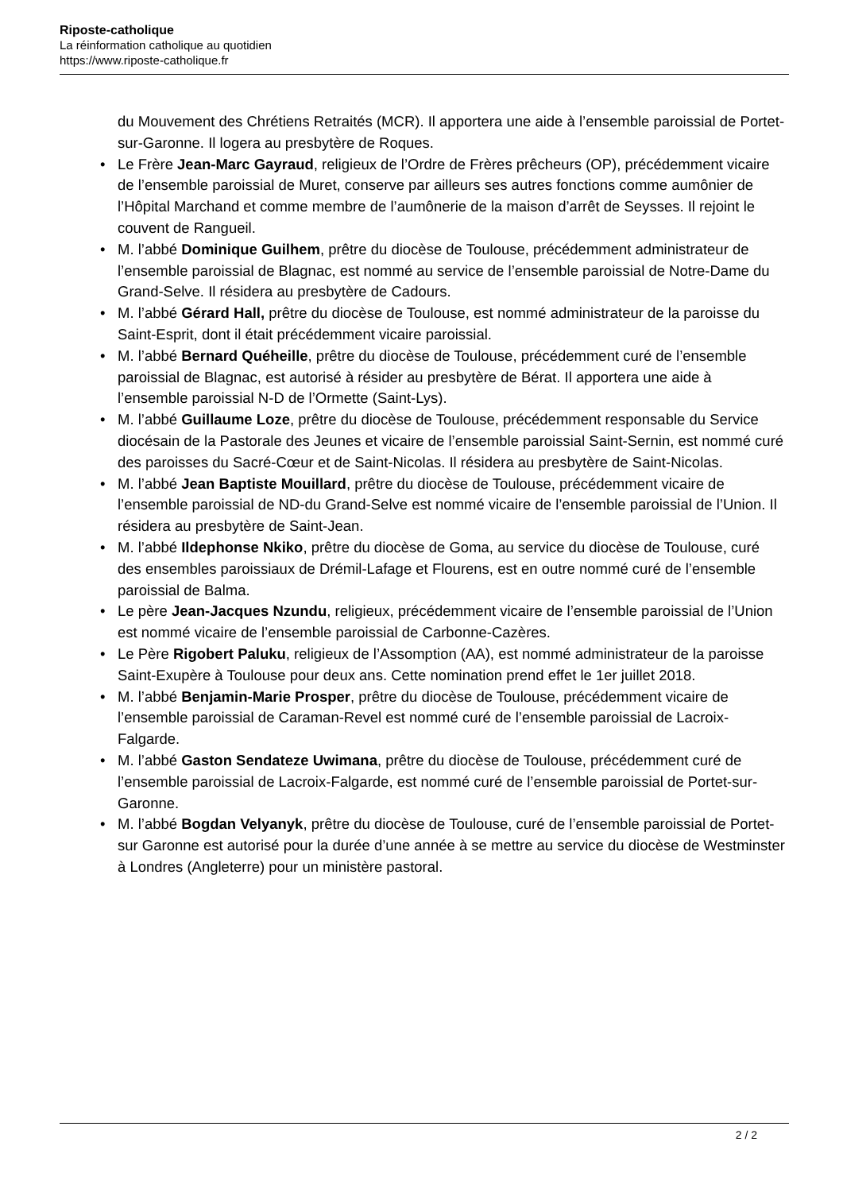Riposte-catholique
La réinformation catholique au quotidien
https://www.riposte-catholique.fr
du Mouvement des Chrétiens Retraités (MCR). Il apportera une aide à l’ensemble paroissial de Portet-sur-Garonne. Il logera au presbytère de Roques.
• Le Frère Jean-Marc Gayraud, religieux de l’Ordre de Frères prêcheurs (OP), précédemment vicaire de l’ensemble paroissial de Muret, conserve par ailleurs ses autres fonctions comme aumônier de l’Hôpital Marchand et comme membre de l’aumônerie de la maison d’arrêt de Seysses. Il rejoint le couvent de Rangueil.
• M. l’abbé Dominique Guilhem, prêtre du diocèse de Toulouse, précédemment administrateur de l’ensemble paroissial de Blagnac, est nommé au service de l’ensemble paroissial de Notre-Dame du Grand-Selve. Il résidera au presbytère de Cadours.
• M. l’abbé Gérard Hall, prêtre du diocèse de Toulouse, est nommé administrateur de la paroisse du Saint-Esprit, dont il était précédemment vicaire paroissial.
• M. l’abbé Bernard Quéheille, prêtre du diocèse de Toulouse, précédemment curé de l’ensemble paroissial de Blagnac, est autorisé à résider au presbytère de Bérat. Il apportera une aide à l’ensemble paroissial N-D de l’Ormette (Saint-Lys).
• M. l’abbé Guillaume Loze, prêtre du diocèse de Toulouse, précédemment responsable du Service diocésain de la Pastorale des Jeunes et vicaire de l’ensemble paroissial Saint-Sernin, est nommé curé des paroisses du Sacré-Cœur et de Saint-Nicolas. Il résidera au presbytère de Saint-Nicolas.
• M. l’abbé Jean Baptiste Mouillard, prêtre du diocèse de Toulouse, précédemment vicaire de l’ensemble paroissial de ND-du Grand-Selve est nommé vicaire de l’ensemble paroissial de l’Union. Il résidera au presbytère de Saint-Jean.
• M. l’abbé Ildephonse Nkiko, prêtre du diocèse de Goma, au service du diocèse de Toulouse, curé des ensembles paroissiaux de Drémil-Lafage et Flourens, est en outre nommé curé de l’ensemble paroissial de Balma.
• Le père Jean-Jacques Nzundu, religieux, précédemment vicaire de l’ensemble paroissial de l’Union est nommé vicaire de l’ensemble paroissial de Carbonne-Cazères.
• Le Père Rigobert Paluku, religieux de l’Assomption (AA), est nommé administrateur de la paroisse Saint-Exupère à Toulouse pour deux ans. Cette nomination prend effet le 1er juillet 2018.
• M. l’abbé Benjamin-Marie Prosper, prêtre du diocèse de Toulouse, précédemment vicaire de l’ensemble paroissial de Caraman-Revel est nommé curé de l’ensemble paroissial de Lacroix-Falgarde.
• M. l’abbé Gaston Sendateze Uwimana, prêtre du diocèse de Toulouse, précédemment curé de l’ensemble paroissial de Lacroix-Falgarde, est nommé curé de l’ensemble paroissial de Portet-sur-Garonne.
• M. l’abbé Bogdan Velyanyk, prêtre du diocèse de Toulouse, curé de l’ensemble paroissial de Portet-sur Garonne est autorisé pour la durée d’une année à se mettre au service du diocèse de Westminster à Londres (Angleterre) pour un ministère pastoral.
2 / 2